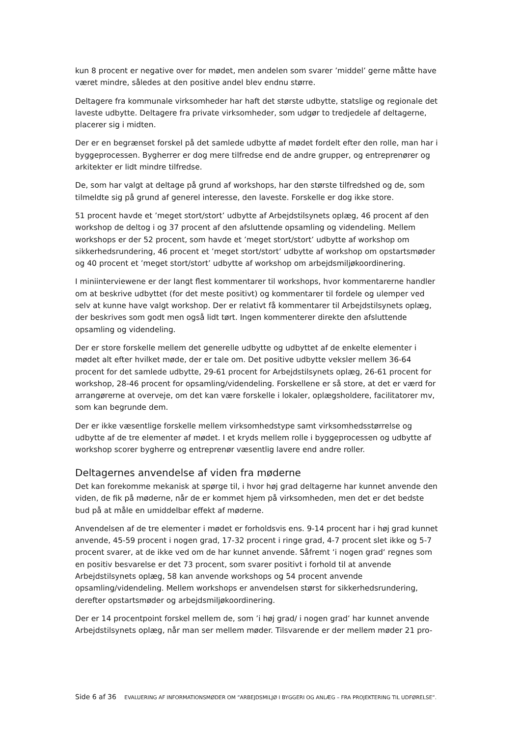kun 8 procent er negative over for mødet, men andelen som svarer ’middel’ gerne måtte have været mindre, således at den positive andel blev endnu større.
Deltagere fra kommunale virksomheder har haft det største udbytte, statslige og regionale det laveste udbytte. Deltagere fra private virksomheder, som udgør to tredjedele af deltagerne, placerer sig i midten.
Der er en begrænset forskel på det samlede udbytte af mødet fordelt efter den rolle, man har i byggeprocessen. Bygherrer er dog mere tilfredse end de andre grupper, og entreprenører og arkitekter er lidt mindre tilfredse.
De, som har valgt at deltage på grund af workshops, har den største tilfredshed og de, som tilmeldte sig på grund af generel interesse, den laveste. Forskelle er dog ikke store.
51 procent havde et ’meget stort/stort’ udbytte af Arbejdstilsynets oplæg, 46 procent af den workshop de deltog i og 37 procent af den afsluttende opsamling og videndeling. Mellem workshops er der 52 procent, som havde et ’meget stort/stort’ udbytte af workshop om sikkerhedsrundering, 46 procent et ’meget stort/stort’ udbytte af workshop om opstartsmøder og 40 procent et ’meget stort/stort’ udbytte af workshop om arbejdsmiljøkoordinering.
I miniinterviewene er der langt flest kommentarer til workshops, hvor kommentarerne handler om at beskrive udbyttet (for det meste positivt) og kommentarer til fordele og ulemper ved selv at kunne have valgt workshop. Der er relativt få kommentarer til Arbejdstilsynets oplæg, der beskrives som godt men også lidt tørt. Ingen kommenterer direkte den afsluttende opsamling og videndeling.
Der er store forskelle mellem det generelle udbytte og udbyttet af de enkelte elementer i mødet alt efter hvilket møde, der er tale om. Det positive udbytte veksler mellem 36-64 procent for det samlede udbytte, 29-61 procent for Arbejdstilsynets oplæg, 26-61 procent for workshop, 28-46 procent for opsamling/videndeling. Forskellene er så store, at det er værd for arrangørerne at overveje, om det kan være forskelle i lokaler, oplægsholdere, facilitatorer mv, som kan begrunde dem.
Der er ikke væsentlige forskelle mellem virksomhedstype samt virksomhedsstørrelse og udbytte af de tre elementer af mødet. I et kryds mellem rolle i byggeprocessen og udbytte af workshop scorer bygherre og entreprenør væsentlig lavere end andre roller.
Deltagernes anvendelse af viden fra møderne
Det kan forekomme mekanisk at spørge til, i hvor høj grad deltagerne har kunnet anvende den viden, de fik på møderne, når de er kommet hjem på virksomheden, men det er det bedste bud på at måle en umiddelbar effekt af møderne.
Anvendelsen af de tre elementer i mødet er forholdsvis ens. 9-14 procent har i høj grad kunnet anvende, 45-59 procent i nogen grad, 17-32 procent i ringe grad, 4-7 procent slet ikke og 5-7 procent svarer, at de ikke ved om de har kunnet anvende. Såfremt ‘i nogen grad‘ regnes som en positiv besvarelse er det 73 procent, som svarer positivt i forhold til at anvende Arbejdstilsynets oplæg, 58 kan anvende workshops og 54 procent anvende opsamling/videndeling. Mellem workshops er anvendelsen størst for sikkerhedsrundering, derefter opstartsmøder og arbejdsmiljøkoordinering.
Der er 14 procentpoint forskel mellem de, som ’i høj grad/ i nogen grad’ har kunnet anvende Arbejdstilsynets oplæg, når man ser mellem møder. Tilsvarende er der mellem møder 21 pro-
Side 6 af 36 EVALUERING AF INFORMATIONSMØDER OM ”ARBEJDSMILJØ I BYGGERI OG ANLÆG – FRA PROJEKTERING TIL UDFØRELSE”.